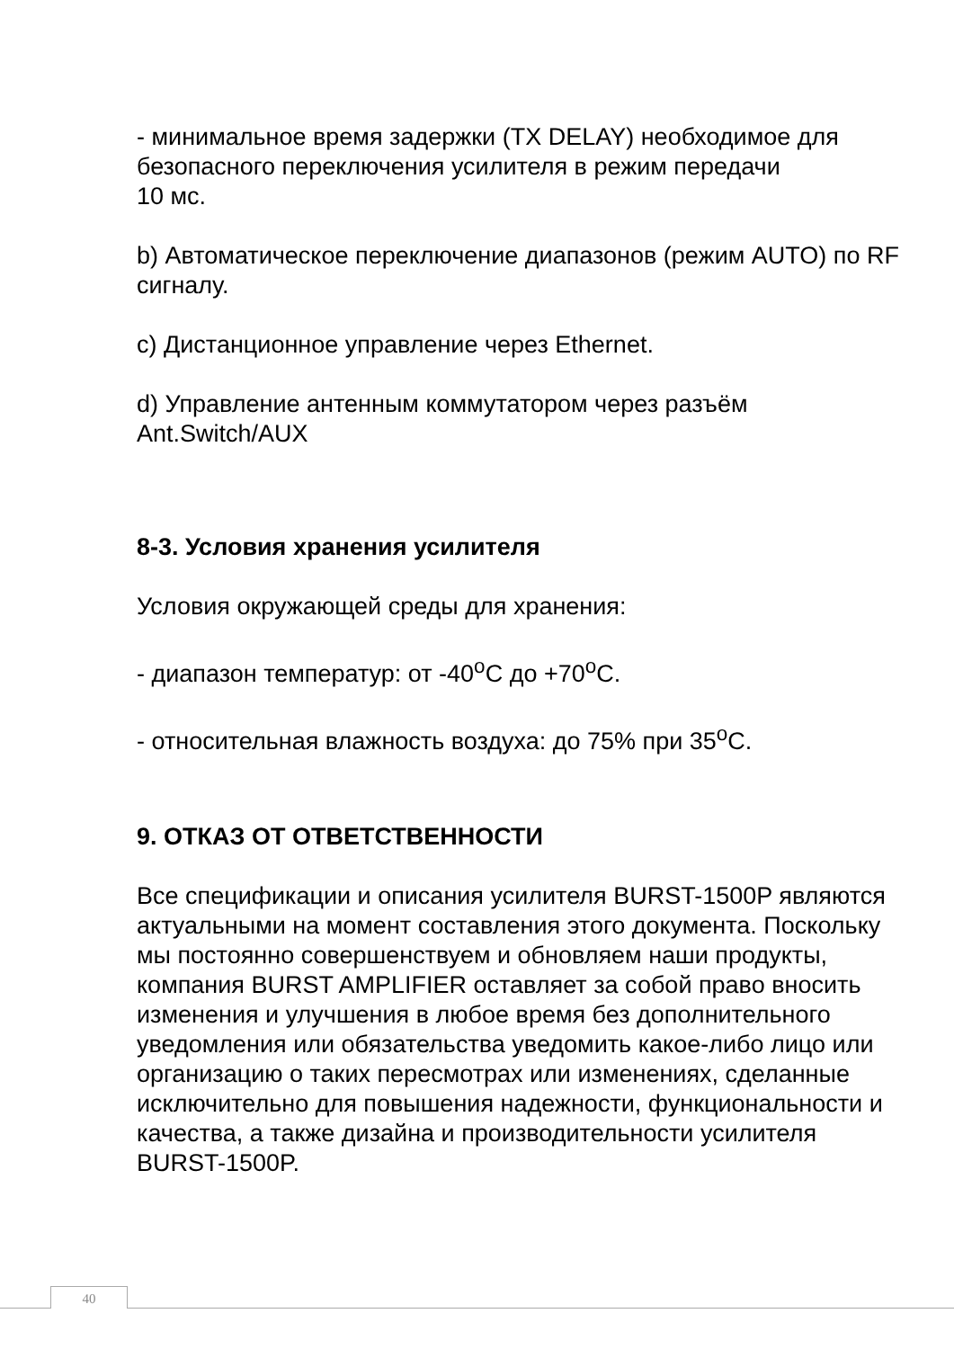- минимальное время задержки (TX DELAY) необходимое для безопасного переключения усилителя в режим передачи
10 мс.
b) Автоматическое переключение диапазонов (режим AUTO) по RF сигналу.
c) Дистанционное управление через Ethernet.
d) Управление антенным коммутатором через разъём Ant.Switch/AUX
8-3. Условия хранения усилителя
Условия окружающей среды для хранения:
- диапазон температур: от -40<sup>о</sup>С до +70<sup>о</sup>С.
- относительная влажность воздуха: до 75% при 35<sup>о</sup>С.
9. ОТКАЗ ОТ ОТВЕТСТВЕННОСТИ
Все спецификации и описания усилителя BURST-1500P являются актуальными на момент составления этого документа. Поскольку мы постоянно совершенствуем и обновляем наши продукты, компания BURST AMPLIFIER оставляет за собой право вносить изменения и улучшения в любое время без дополнительного уведомления или обязательства уведомить какое-либо лицо или организацию о таких пересмотрах или изменениях, сделанные исключительно для повышения надежности, функциональности и качества, а также дизайна и производительности усилителя
BURST-1500P.
40